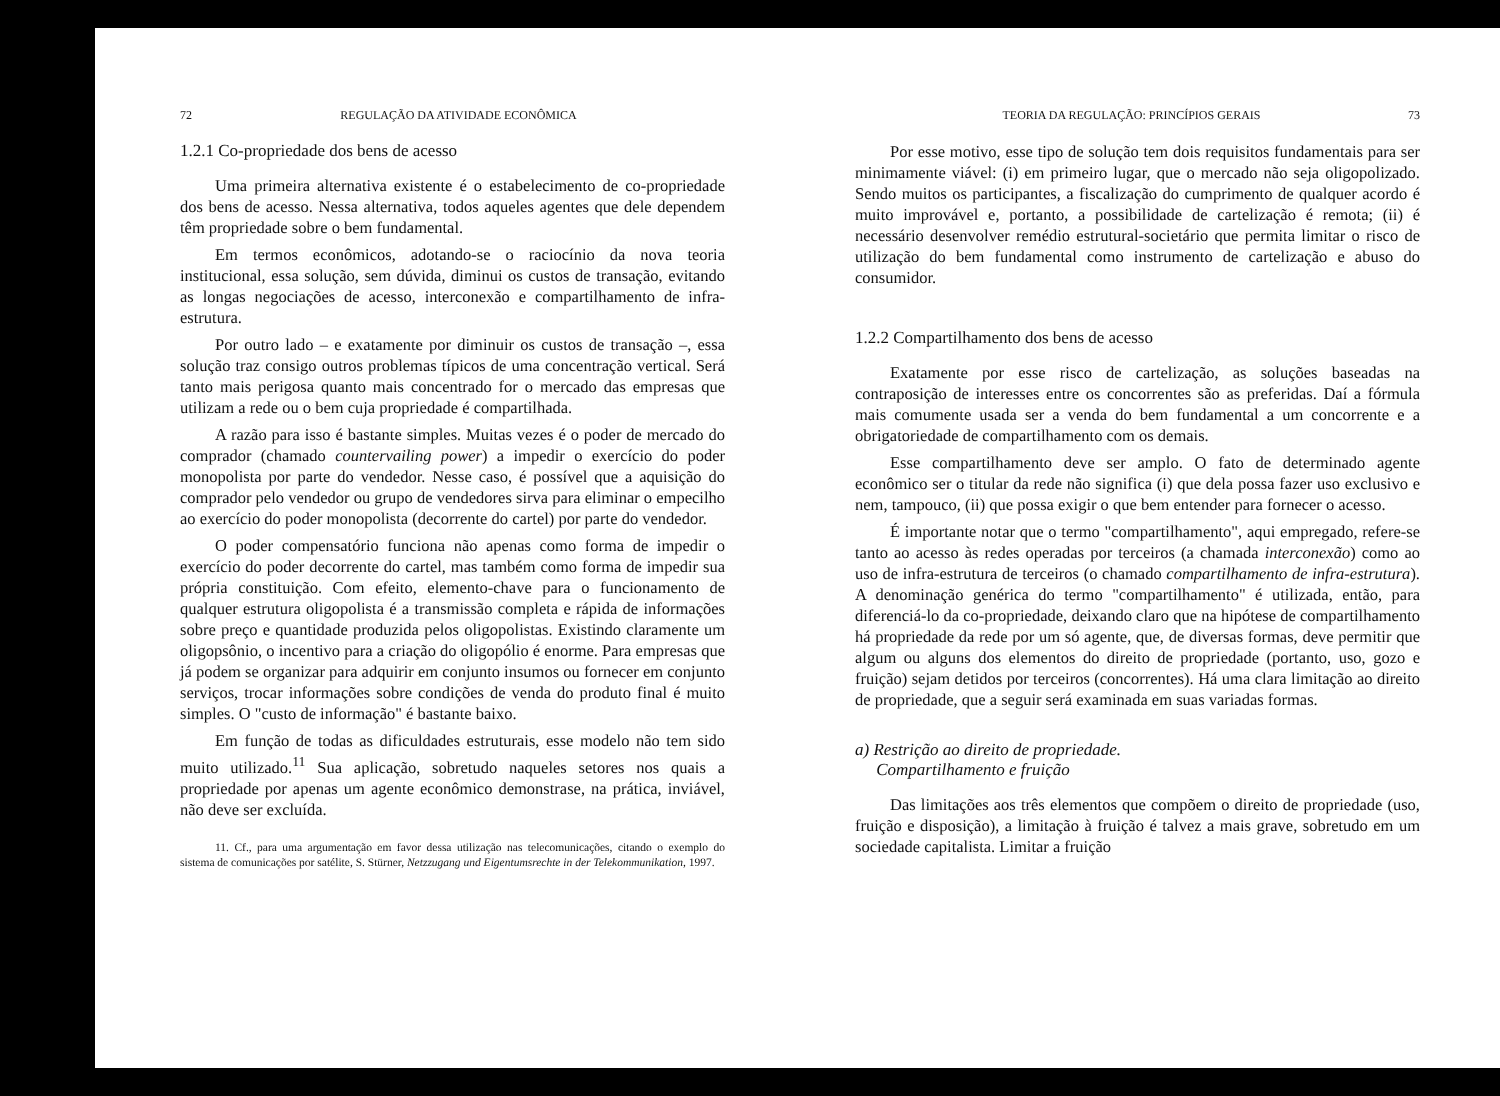72 REGULAÇÃO DA ATIVIDADE ECONÔMICA
1.2.1 Co-propriedade dos bens de acesso
Uma primeira alternativa existente é o estabelecimento de co-propriedade dos bens de acesso. Nessa alternativa, todos aqueles agentes que dele dependem têm propriedade sobre o bem fundamental.
Em termos econômicos, adotando-se o raciocínio da nova teoria institucional, essa solução, sem dúvida, diminui os custos de transação, evitando as longas negociações de acesso, interconexão e compartilhamento de infra-estrutura.
Por outro lado – e exatamente por diminuir os custos de transação –, essa solução traz consigo outros problemas típicos de uma concentração vertical. Será tanto mais perigosa quanto mais concentrado for o mercado das empresas que utilizam a rede ou o bem cuja propriedade é compartilhada.
A razão para isso é bastante simples. Muitas vezes é o poder de mercado do comprador (chamado countervailing power) a impedir o exercício do poder monopolista por parte do vendedor. Nesse caso, é possível que a aquisição do comprador pelo vendedor ou grupo de vendedores sirva para eliminar o empecilho ao exercício do poder monopolista (decorrente do cartel) por parte do vendedor.
O poder compensatório funciona não apenas como forma de impedir o exercício do poder decorrente do cartel, mas também como forma de impedir sua própria constituição. Com efeito, elemento-chave para o funcionamento de qualquer estrutura oligopolista é a transmissão completa e rápida de informações sobre preço e quantidade produzida pelos oligopolistas. Existindo claramente um oligopsônio, o incentivo para a criação do oligopólio é enorme. Para empresas que já podem se organizar para adquirir em conjunto insumos ou fornecer em conjunto serviços, trocar informações sobre condições de venda do produto final é muito simples. O "custo de informação" é bastante baixo.
Em função de todas as dificuldades estruturais, esse modelo não tem sido muito utilizado.<sup>11</sup> Sua aplicação, sobretudo naqueles setores nos quais a propriedade por apenas um agente econômico demonstrase, na prática, inviável, não deve ser excluída.
11. Cf., para uma argumentação em favor dessa utilização nas telecomunicações, citando o exemplo do sistema de comunicações por satélite, S. Stürner, Netzzugang und Eigentumsrechte in der Telekommunikation, 1997.
TEORIA DA REGULAÇÃO: PRINCÍPIOS GERAIS 73
Por esse motivo, esse tipo de solução tem dois requisitos fundamentais para ser minimamente viável: (i) em primeiro lugar, que o mercado não seja oligopolizado. Sendo muitos os participantes, a fiscalização do cumprimento de qualquer acordo é muito improvável e, portanto, a possibilidade de cartelização é remota; (ii) é necessário desenvolver remédio estrutural-societário que permita limitar o risco de utilização do bem fundamental como instrumento de cartelização e abuso do consumidor.
1.2.2 Compartilhamento dos bens de acesso
Exatamente por esse risco de cartelização, as soluções baseadas na contraposição de interesses entre os concorrentes são as preferidas. Daí a fórmula mais comumente usada ser a venda do bem fundamental a um concorrente e a obrigatoriedade de compartilhamento com os demais.
Esse compartilhamento deve ser amplo. O fato de determinado agente econômico ser o titular da rede não significa (i) que dela possa fazer uso exclusivo e nem, tampouco, (ii) que possa exigir o que bem entender para fornecer o acesso.
É importante notar que o termo "compartilhamento", aqui empregado, refere-se tanto ao acesso às redes operadas por terceiros (a chamada interconexão) como ao uso de infra-estrutura de terceiros (o chamado compartilhamento de infra-estrutura). A denominação genérica do termo "compartilhamento" é utilizada, então, para diferenciá-lo da co-propriedade, deixando claro que na hipótese de compartilhamento há propriedade da rede por um só agente, que, de diversas formas, deve permitir que algum ou alguns dos elementos do direito de propriedade (portanto, uso, gozo e fruição) sejam detidos por terceiros (concorrentes). Há uma clara limitação ao direito de propriedade, que a seguir será examinada em suas variadas formas.
a) Restrição ao direito de propriedade.
Compartilhamento e fruição
Das limitações aos três elementos que compõem o direito de propriedade (uso, fruição e disposição), a limitação à fruição é talvez a mais grave, sobretudo em um sociedade capitalista. Limitar a fruição